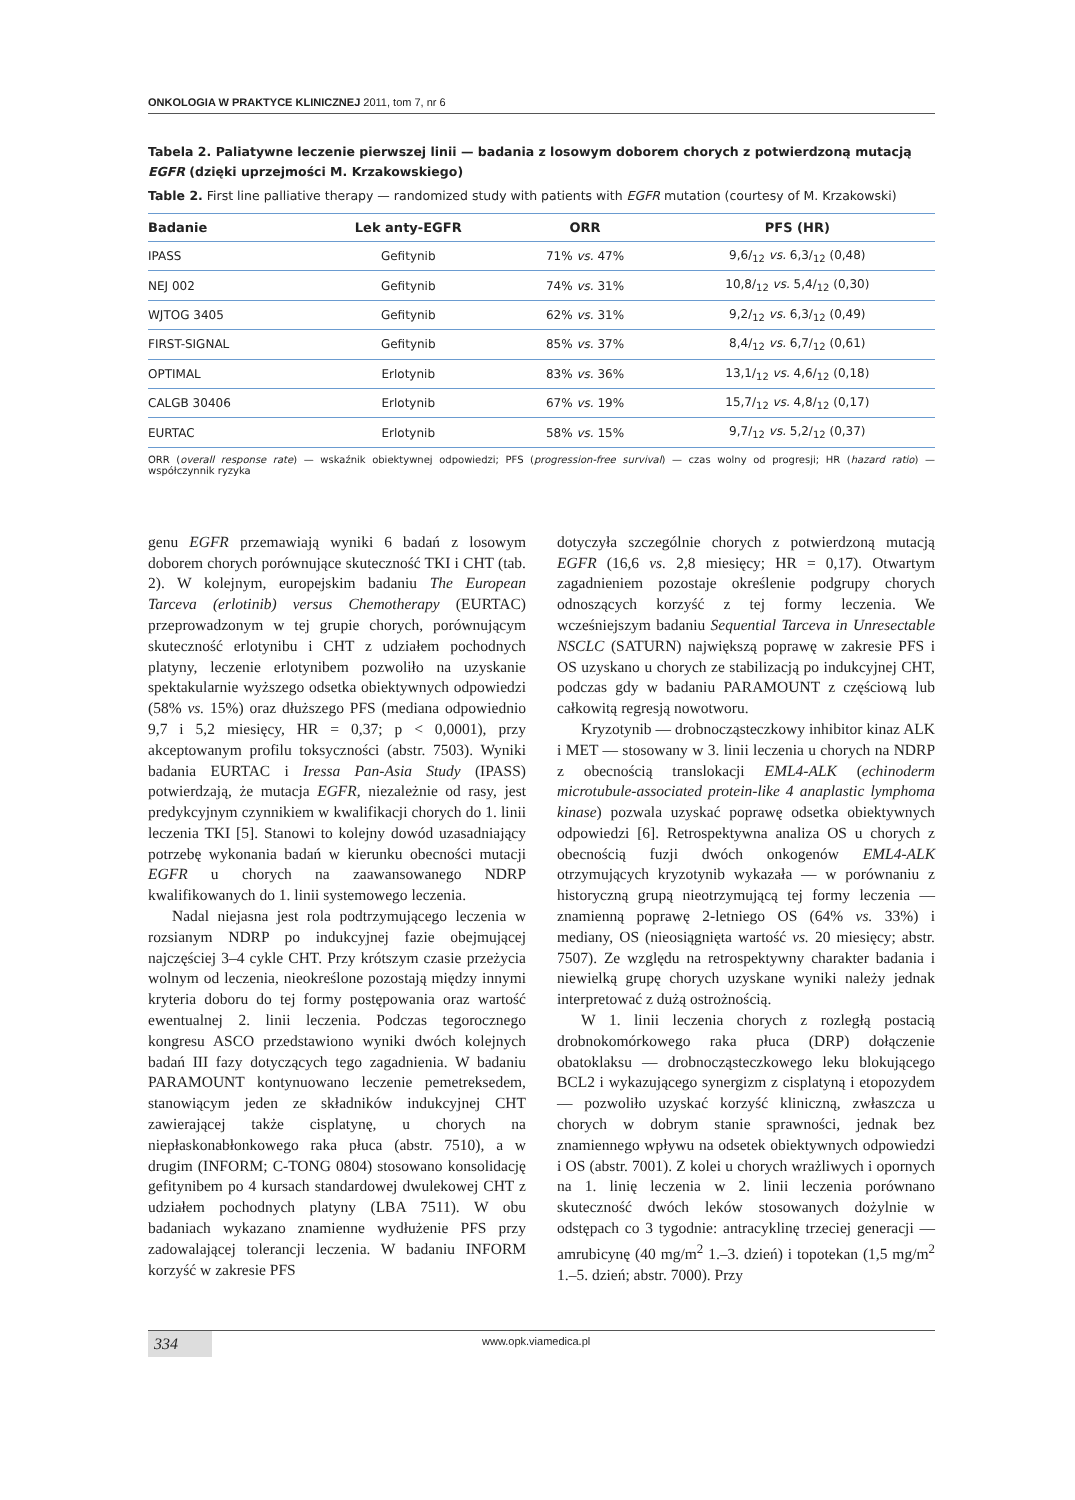ONKOLOGIA W PRAKTYCE KLINICZNEJ 2011, tom 7, nr 6
Tabela 2. Paliatywne leczenie pierwszej linii — badania z losowym doborem chorych z potwierdzoną mutacją EGFR (dzięki uprzejmości M. Krzakowskiego)
Table 2. First line palliative therapy — randomized study with patients with EGFR mutation (courtesy of M. Krzakowski)
| Badanie | Lek anty-EGFR | ORR | PFS (HR) |
| --- | --- | --- | --- |
| IPASS | Gefitynib | 71% vs. 47% | 9,6/<sub>12</sub> vs. 6,3/<sub>12</sub> (0,48) |
| NEJ 002 | Gefitynib | 74% vs. 31% | 10,8/<sub>12</sub> vs. 5,4/<sub>12</sub> (0,30) |
| WJTOG 3405 | Gefitynib | 62% vs. 31% | 9,2/<sub>12</sub> vs. 6,3/<sub>12</sub> (0,49) |
| FIRST-SIGNAL | Gefitynib | 85% vs. 37% | 8,4/<sub>12</sub> vs. 6,7/<sub>12</sub> (0,61) |
| OPTIMAL | Erlotynib | 83% vs. 36% | 13,1/<sub>12</sub> vs. 4,6/<sub>12</sub> (0,18) |
| CALGB 30406 | Erlotynib | 67% vs. 19% | 15,7/<sub>12</sub> vs. 4,8/<sub>12</sub> (0,17) |
| EURTAC | Erlotynib | 58% vs. 15% | 9,7/<sub>12</sub> vs. 5,2/<sub>12</sub> (0,37) |
ORR (overall response rate) — wskaźnik obiektywnej odpowiedzi; PFS (progression-free survival) — czas wolny od progresji; HR (hazard ratio) — współczynnik ryzyka
genu EGFR przemawiają wyniki 6 badań z losowym doborem chorych porównujące skuteczność TKI i CHT (tab. 2). W kolejnym, europejskim badaniu The European Tarceva (erlotinib) versus Chemotherapy (EURTAC) przeprowadzonym w tej grupie chorych, porównującym skuteczność erlotynibu i CHT z udziałem pochodnych platyny, leczenie erlotynibem pozwoliło na uzyskanie spektakularnie wyższego odsetka obiektywnych odpowiedzi (58% vs. 15%) oraz dłuższego PFS (mediana odpowiednio 9,7 i 5,2 miesięcy, HR = 0,37; p < 0,0001), przy akceptowanym profilu toksyczności (abstr. 7503). Wyniki badania EURTAC i Iressa Pan-Asia Study (IPASS) potwierdzają, że mutacja EGFR, niezależnie od rasy, jest predykcyjnym czynnikiem w kwalifikacji chorych do 1. linii leczenia TKI [5]. Stanowi to kolejny dowód uzasadniający potrzebę wykonania badań w kierunku obecności mutacji EGFR u chorych na zaawansowanego NDRP kwalifikowanych do 1. linii systemowego leczenia.
Nadal niejasna jest rola podtrzymującego leczenia w rozsianym NDRP po indukcyjnej fazie obejmującej najczęściej 3–4 cykle CHT. Przy krótszym czasie przeżycia wolnym od leczenia, nieokreślone pozostają między innymi kryteria doboru do tej formy postępowania oraz wartość ewentualnej 2. linii leczenia. Podczas tegorocznego kongresu ASCO przedstawiono wyniki dwóch kolejnych badań III fazy dotyczących tego zagadnienia. W badaniu PARAMOUNT kontynuowano leczenie pemetreksedem, stanowiącym jeden ze składników indukcyjnej CHT zawierającej także cisplatynę, u chorych na niepłaskonabłonkowego raka płuca (abstr. 7510), a w drugim (INFORM; C-TONG 0804) stosowano konsolidację gefitynibem po 4 kursach standardowej dwulekowej CHT z udziałem pochodnych platyny (LBA 7511). W obu badaniach wykazano znamienne wydłużenie PFS przy zadowalającej tolerancji leczenia. W badaniu INFORM korzyść w zakresie PFS
dotyczyła szczególnie chorych z potwierdzoną mutacją EGFR (16,6 vs. 2,8 miesięcy; HR = 0,17). Otwartym zagadnieniem pozostaje określenie podgrupy chorych odnoszących korzyść z tej formy leczenia. We wcześniejszym badaniu Sequential Tarceva in Unresectable NSCLC (SATURN) największą poprawę w zakresie PFS i OS uzyskano u chorych ze stabilizacją po indukcyjnej CHT, podczas gdy w badaniu PARAMOUNT z częściową lub całkowitą regresją nowotworu.
Kryzotynib — drobnocząsteczkowy inhibitor kinaz ALK i MET — stosowany w 3. linii leczenia u chorych na NDRP z obecnością translokacji EML4-ALK (echinoderm microtubule-associated protein-like 4 anaplastic lymphoma kinase) pozwala uzyskać poprawę odsetka obiektywnych odpowiedzi [6]. Retrospektywna analiza OS u chorych z obecnością fuzji dwóch onkogenów EML4-ALK otrzymujących kryzotynib wykazała — w porównaniu z historyczną grupą nieotrzymującą tej formy leczenia — znamienną poprawę 2-letniego OS (64% vs. 33%) i mediany, OS (nieosiągnięta wartość vs. 20 miesięcy; abstr. 7507). Ze względu na retrospektywny charakter badania i niewielką grupę chorych uzyskane wyniki należy jednak interpretować z dużą ostrożnością.
W 1. linii leczenia chorych z rozległą postacią drobnokomórkowego raka płuca (DRP) dołączenie obatoklaksu — drobnocząsteczkowego leku blokującego BCL2 i wykazującego synergizm z cisplatyną i etopozydem — pozwoliło uzyskać korzyść kliniczną, zwłaszcza u chorych w dobrym stanie sprawności, jednak bez znamiennego wpływu na odsetek obiektywnych odpowiedzi i OS (abstr. 7001). Z kolei u chorych wrażliwych i opornych na 1. linię leczenia w 2. linii leczenia porównano skuteczność dwóch leków stosowanych dożylnie w odstępach co 3 tygodnie: antracyklinę trzeciej generacji — amrubicynę (40 mg/m<sup>2</sup> 1.–3. dzień) i topotekan (1,5 mg/m<sup>2</sup> 1.–5. dzień; abstr. 7000). Przy
334 www.opk.viamedica.pl